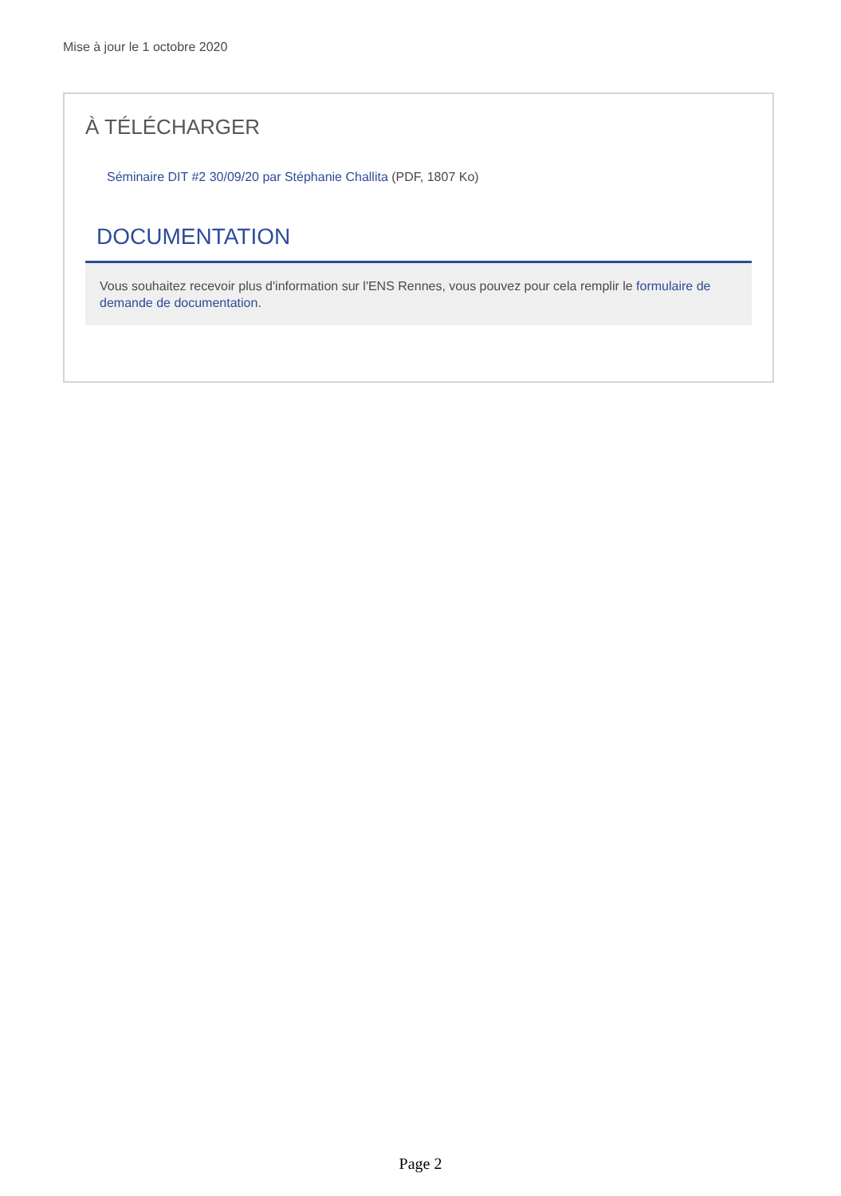Mise à jour le 1 octobre 2020
À TÉLÉCHARGER
Séminaire DIT #2 30/09/20 par Stéphanie Challita (PDF, 1807 Ko)
DOCUMENTATION
Vous souhaitez recevoir plus d'information sur l'ENS Rennes, vous pouvez pour cela remplir le formulaire de demande de documentation.
Page 2